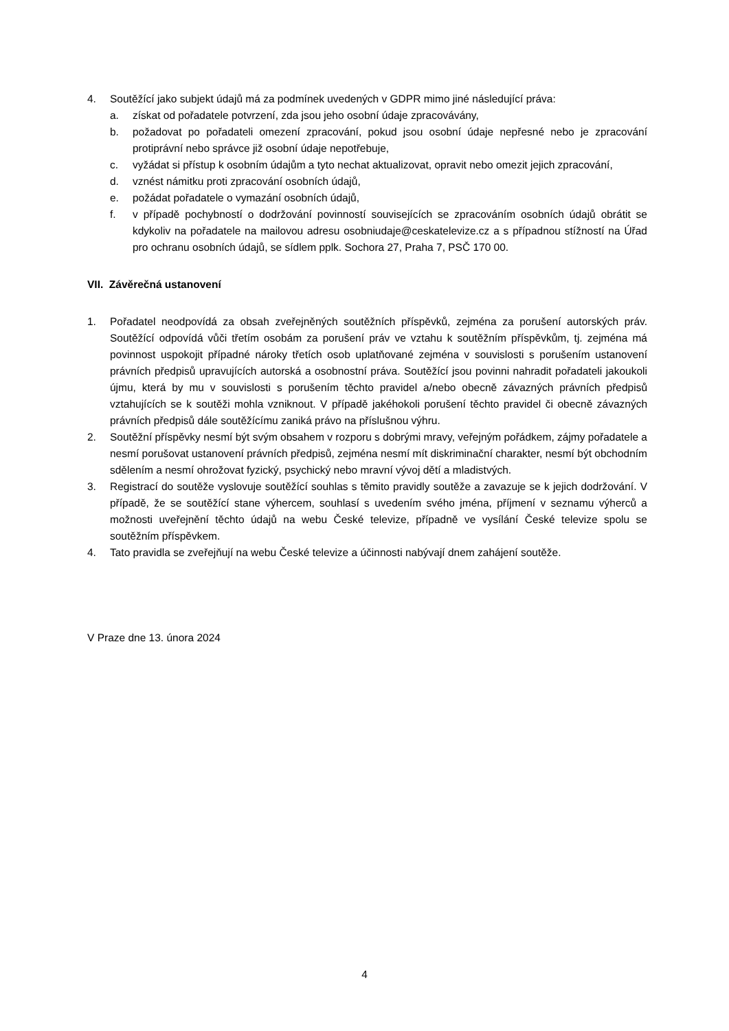4. Soutěžící jako subjekt údajů má za podmínek uvedených v GDPR mimo jiné následující práva:
a. získat od pořadatele potvrzení, zda jsou jeho osobní údaje zpracovávány,
b. požadovat po pořadateli omezení zpracování, pokud jsou osobní údaje nepřesné nebo je zpracování protiprávní nebo správce již osobní údaje nepotřebuje,
c. vyžádat si přístup k osobním údajům a tyto nechat aktualizovat, opravit nebo omezit jejich zpracování,
d. vznést námitku proti zpracování osobních údajů,
e. požádat pořadatele o vymazání osobních údajů,
f. v případě pochybností o dodržování povinností souvisejících se zpracováním osobních údajů obrátit se kdykoliv na pořadatele na mailovou adresu osobniudaje@ceskatelevize.cz a s případnou stížností na Úřad pro ochranu osobních údajů, se sídlem pplk. Sochora 27, Praha 7, PSČ 170 00.
VII. Závěrečná ustanovení
1. Pořadatel neodpovídá za obsah zveřejněných soutěžních příspěvků, zejména za porušení autorských práv. Soutěžící odpovídá vůči třetím osobám za porušení práv ve vztahu k soutěžním příspěvkům, tj. zejména má povinnost uspokojit případné nároky třetích osob uplatňované zejména v souvislosti s porušením ustanovení právních předpisů upravujících autorská a osobnostní práva. Soutěžící jsou povinni nahradit pořadateli jakoukoli újmu, která by mu v souvislosti s porušením těchto pravidel a/nebo obecně závazných právních předpisů vztahujících se k soutěži mohla vzniknout. V případě jakéhokoli porušení těchto pravidel či obecně závazných právních předpisů dále soutěžícímu zaniká právo na příslušnou výhru.
2. Soutěžní příspěvky nesmí být svým obsahem v rozporu s dobrými mravy, veřejným pořádkem, zájmy pořadatele a nesmí porušovat ustanovení právních předpisů, zejména nesmí mít diskriminační charakter, nesmí být obchodním sdělením a nesmí ohrožovat fyzický, psychický nebo mravní vývoj dětí a mladistvých.
3. Registrací do soutěže vyslovuje soutěžící souhlas s těmito pravidly soutěže a zavazuje se k jejich dodržování. V případě, že se soutěžící stane výhercem, souhlasí s uvedením svého jména, příjmení v seznamu výherců a možnosti uveřejnění těchto údajů na webu České televize, případně ve vysílání České televize spolu se soutěžním příspěvkem.
4. Tato pravidla se zveřejňují na webu České televize a účinnosti nabývají dnem zahájení soutěže.
V Praze dne 13. února 2024
4